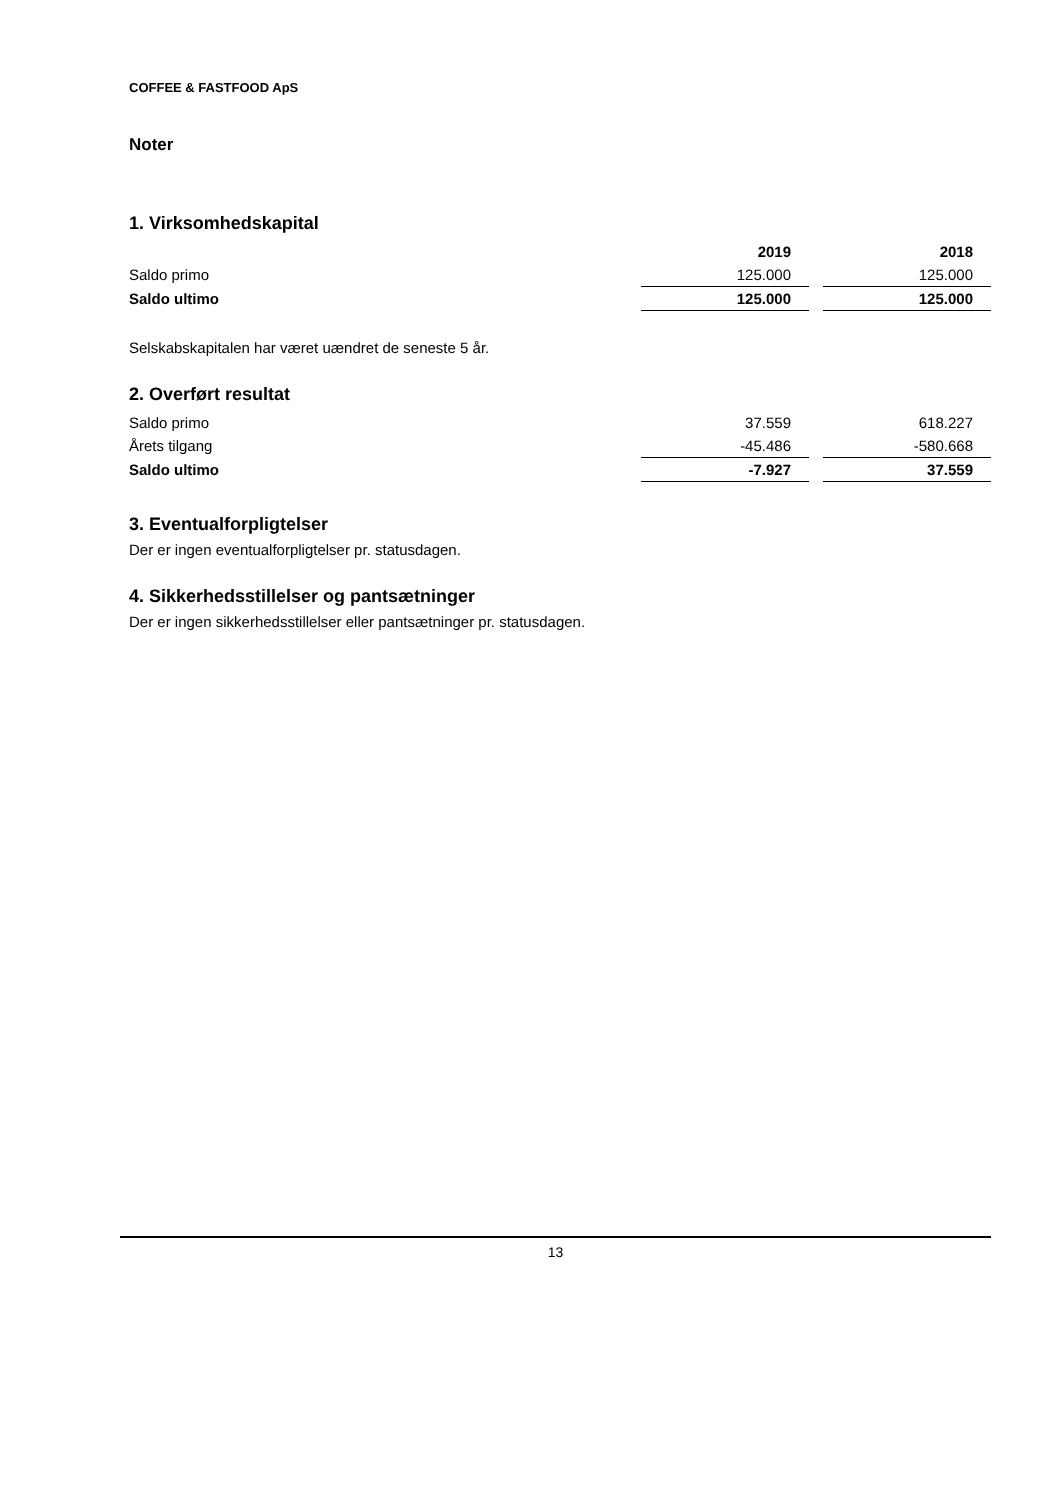COFFEE & FASTFOOD ApS
Noter
1. Virksomhedskapital
| | 2019 | | 2018 |
| Saldo primo | 125.000 | | 125.000 |
| Saldo ultimo | 125.000 | | 125.000 |
Selskabskapitalen har været uændret de seneste 5 år.
2. Overført resultat
| Saldo primo | 37.559 | | 618.227 |
| Årets tilgang | -45.486 | | -580.668 |
| Saldo ultimo | -7.927 | | 37.559 |
3. Eventualforpligtelser
Der er ingen eventualforpligtelser pr. statusdagen.
4. Sikkerhedsstillelser og pantsætninger
Der er ingen sikkerhedsstillelser eller pantsætninger pr. statusdagen.
13